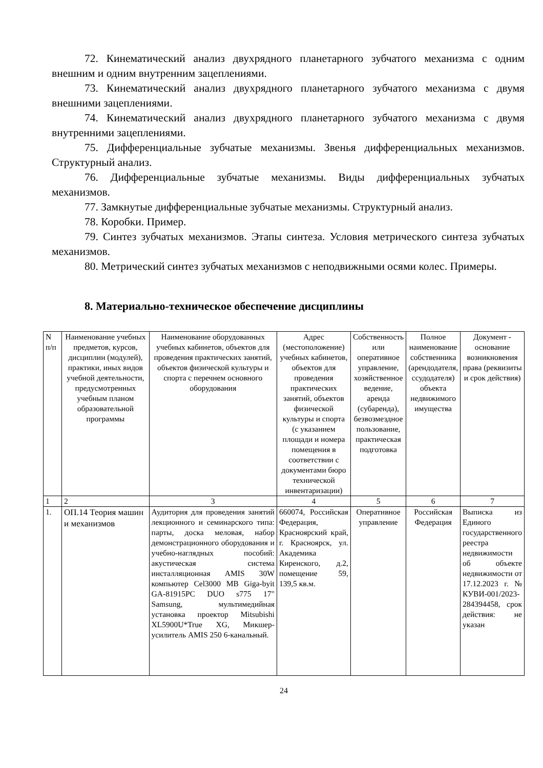72. Кинематический анализ двухрядного планетарного зубчатого механизма с одним внешним и одним внутренним зацеплениями.
73. Кинематический анализ двухрядного планетарного зубчатого механизма с двумя внешними зацеплениями.
74. Кинематический анализ двухрядного планетарного зубчатого механизма с двумя внутренними зацеплениями.
75. Дифференциальные зубчатые механизмы. Звенья дифференциальных механизмов. Структурный анализ.
76. Дифференциальные зубчатые механизмы. Виды дифференциальных зубчатых механизмов.
77. Замкнутые дифференциальные зубчатые механизмы. Структурный анализ.
78. Коробки. Пример.
79. Синтез зубчатых механизмов. Этапы синтеза. Условия метрического синтеза зубчатых механизмов.
80. Метрический синтез зубчатых механизмов с неподвижными осями колес. Примеры.
8. Материально-техническое обеспечение дисциплины
| N п/п | Наименование учебных предметов, курсов, дисциплин (модулей), практики, иных видов учебной деятельности, предусмотренных учебным планом образовательной программы | Наименование оборудованных учебных кабинетов, объектов для проведения практических занятий, объектов физической культуры и спорта с перечнем основного оборудования | Адрес (местоположение) учебных кабинетов, объектов для проведения практических занятий, объектов физической культуры и спорта (с указанием площади и номера помещения в соответствии с документами бюро технической инвентаризации) | Собственность или оперативное управление, хозяйственное ведение, аренда (субаренда), безвозмездное пользование, практическая подготовка | Полное наименование собственника (арендодателя, ссудодателя) объекта недвижимого имущества | Документ - основание возникновения права (реквизиты и срок действия) |
| --- | --- | --- | --- | --- | --- | --- |
| 1 | 2 | 3 | 4 | 5 | 6 | 7 |
| 1. | ОП.14 Теория машин и механизмов | Аудитория для проведения занятий лекционного и семинарского типа: парты, доска меловая, набор демонстрационного оборудования и учебно-наглядных пособий: акустическая система инсталляционная AMIS 30W компьютер Cel3000 MB Giga-byit GA-81915PC DUO s775 17" Samsung, мультимедийная установка проектор Mitsubishi XL5900U*True XG, Микшер-усилитель AMIS 250 6-канальный. | 660074, Российская Федерация, Красноярский край, г. Красноярск, ул. Академика Киренского, д.2, помещение 59, 139,5 кв.м. | Оперативное управление | Российская Федерация | Выписка из Единого государственного реестра недвижимости об объекте недвижимости от 17.12.2023 г. № КУВИ-001/2023-284394458, срок действия: не указан |
24